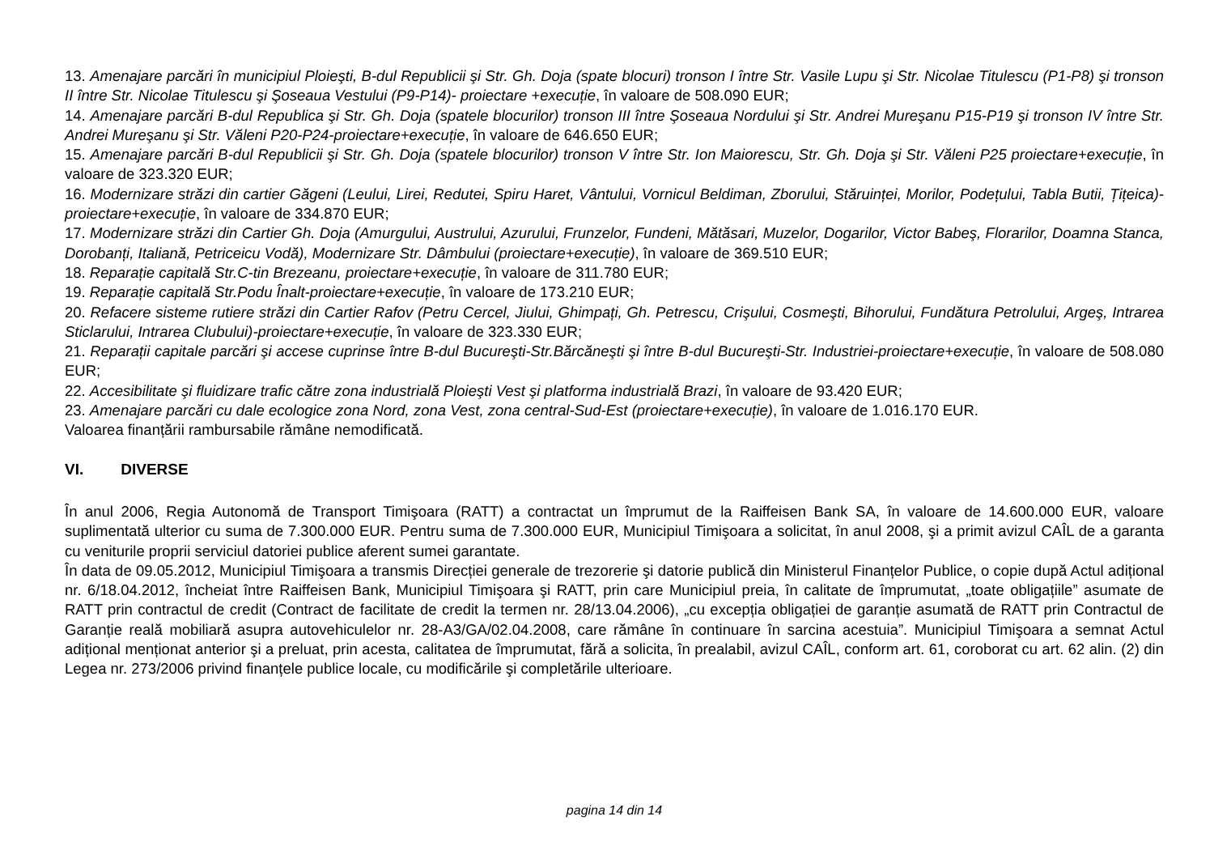13. Amenajare parcări în municipiul Ploieşti, B-dul Republicii şi Str. Gh. Doja (spate blocuri) tronson I între Str. Vasile Lupu şi Str. Nicolae Titulescu (P1-P8) şi tronson II între Str. Nicolae Titulescu şi Şoseaua Vestului (P9-P14)- proiectare +execuție, în valoare de 508.090 EUR;
14. Amenajare parcări B-dul Republica şi Str. Gh. Doja (spatele blocurilor) tronson III între Şoseaua Nordului şi Str. Andrei Mureşanu P15-P19 şi tronson IV între Str. Andrei Mureşanu şi Str. Văleni P20-P24-proiectare+execuție, în valoare de 646.650 EUR;
15. Amenajare parcări B-dul Republicii şi Str. Gh. Doja (spatele blocurilor) tronson V între Str. Ion Maiorescu, Str. Gh. Doja şi Str. Văleni P25 proiectare+execuție, în valoare de 323.320 EUR;
16. Modernizare străzi din cartier Găgeni (Leului, Lirei, Redutei, Spiru Haret, Vântului, Vornicul Beldiman, Zborului, Stăruinței, Morilor, Podețului, Tabla Butii, Țițeica)-proiectare+execuție, în valoare de 334.870 EUR;
17. Modernizare străzi din Cartier Gh. Doja (Amurgului, Austrului, Azurului, Frunzelor, Fundeni, Mătăsari, Muzelor, Dogarilor, Victor Babeş, Florarilor, Doamna Stanca, Dorobanți, Italiană, Petriceicu Vodă), Modernizare Str. Dâmbului (proiectare+execuție), în valoare de 369.510 EUR;
18. Reparație capitală Str.C-tin Brezeanu, proiectare+execuție, în valoare de 311.780 EUR;
19. Reparație capitală Str.Podu Înalt-proiectare+execuție, în valoare de 173.210 EUR;
20. Refacere sisteme rutiere străzi din Cartier Rafov (Petru Cercel, Jiului, Ghimpați, Gh. Petrescu, Crişului, Cosmeşti, Bihorului, Fundătura Petrolului, Argeş, Intrarea Sticlarului, Intrarea Clubului)-proiectare+execuție, în valoare de 323.330 EUR;
21. Reparații capitale parcări şi accese cuprinse între B-dul Bucureşti-Str.Bărcăneşti şi între B-dul Bucureşti-Str. Industriei-proiectare+execuție, în valoare de 508.080 EUR;
22. Accesibilitate şi fluidizare trafic către zona industrială Ploieşti Vest şi platforma industrială Brazi, în valoare de 93.420 EUR;
23. Amenajare parcări cu dale ecologice zona Nord, zona Vest, zona central-Sud-Est (proiectare+execuție), în valoare de 1.016.170 EUR.
Valoarea finanțării rambursabile rămâne nemodificată.
VI. DIVERSE
În anul 2006, Regia Autonomă de Transport Timişoara (RATT) a contractat un împrumut de la Raiffeisen Bank SA, în valoare de 14.600.000 EUR, valoare suplimentată ulterior cu suma de 7.300.000 EUR. Pentru suma de 7.300.000 EUR, Municipiul Timişoara a solicitat, în anul 2008, şi a primit avizul CAÎL de a garanta cu veniturile proprii serviciul datoriei publice aferent sumei garantate.
În data de 09.05.2012, Municipiul Timişoara a transmis Direcției generale de trezorerie şi datorie publică din Ministerul Finanțelor Publice, o copie după Actul adițional nr. 6/18.04.2012, încheiat între Raiffeisen Bank, Municipiul Timişoara şi RATT, prin care Municipiul preia, în calitate de împrumutat, „toate obligațiile” asumate de RATT prin contractul de credit (Contract de facilitate de credit la termen nr. 28/13.04.2006), „cu excepția obligației de garanție asumată de RATT prin Contractul de Garanție reală mobiliară asupra autovehiculelor nr. 28-A3/GA/02.04.2008, care rămâne în continuare în sarcina acestuia”. Municipiul Timişoara a semnat Actul adițional menționat anterior şi a preluat, prin acesta, calitatea de împrumutat, fără a solicita, în prealabil, avizul CAÎL, conform art. 61, coroborat cu art. 62 alin. (2) din Legea nr. 273/2006 privind finanțele publice locale, cu modificările şi completările ulterioare.
pagina 14 din 14